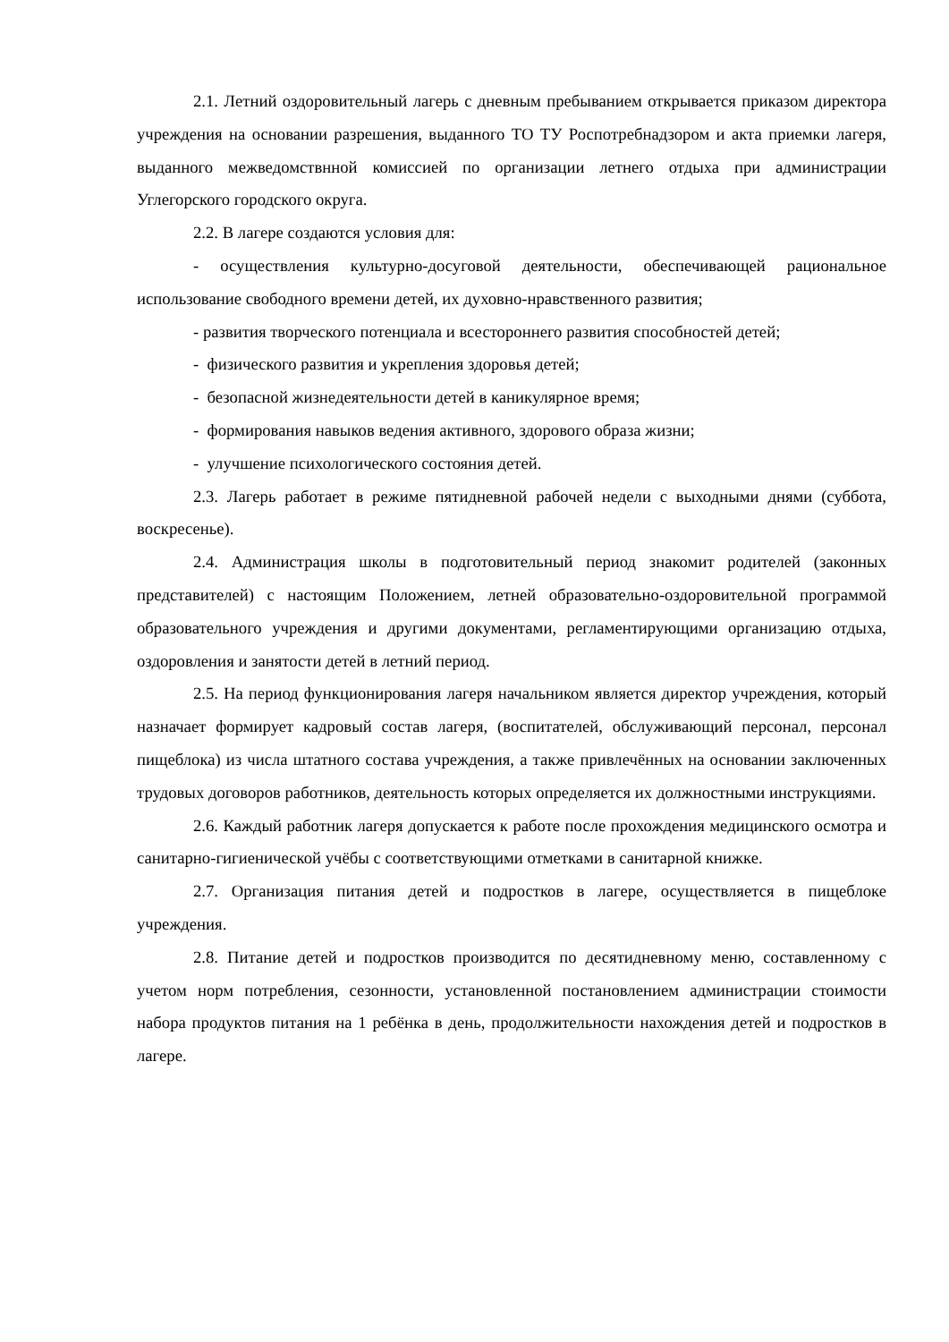2.1. Летний оздоровительный лагерь с дневным пребыванием открывается приказом директора учреждения на основании разрешения, выданного ТО ТУ Роспотребнадзором и акта приемки лагеря, выданного межведомствнной комиссией по организации летнего отдыха при администрации Углегорского городского округа.
2.2. В лагере создаются условия для:
- осуществления культурно-досуговой деятельности, обеспечивающей рациональное использование свободного времени детей, их духовно-нравственного развития;
- развития творческого потенциала и всестороннего развития способностей детей;
- физического развития и укрепления здоровья детей;
- безопасной жизнедеятельности детей в каникулярное время;
- формирования навыков ведения активного, здорового образа жизни;
- улучшение психологического состояния детей.
2.3. Лагерь работает в режиме пятидневной рабочей недели с выходными днями (суббота, воскресенье).
2.4. Администрация школы в подготовительный период знакомит родителей (законных представителей) с настоящим Положением, летней образовательно-оздоровительной программой образовательного учреждения и другими документами, регламентирующими организацию отдыха, оздоровления и занятости детей в летний период.
2.5. На период функционирования лагеря начальником является директор учреждения, который назначает формирует кадровый состав лагеря, (воспитателей, обслуживающий персонал, персонал пищеблока) из числа штатного состава учреждения, а также привлечённых на основании заключенных трудовых договоров работников, деятельность которых определяется их должностными инструкциями.
2.6. Каждый работник лагеря допускается к работе после прохождения медицинского осмотра и санитарно-гигиенической учёбы с соответствующими отметками в санитарной книжке.
2.7. Организация питания детей и подростков в лагере, осуществляется в пищеблоке учреждения.
2.8. Питание детей и подростков производится по десятидневному меню, составленному с учетом норм потребления, сезонности, установленной постановлением администрации стоимости набора продуктов питания на 1 ребёнка в день, продолжительности нахождения детей и подростков в лагере.